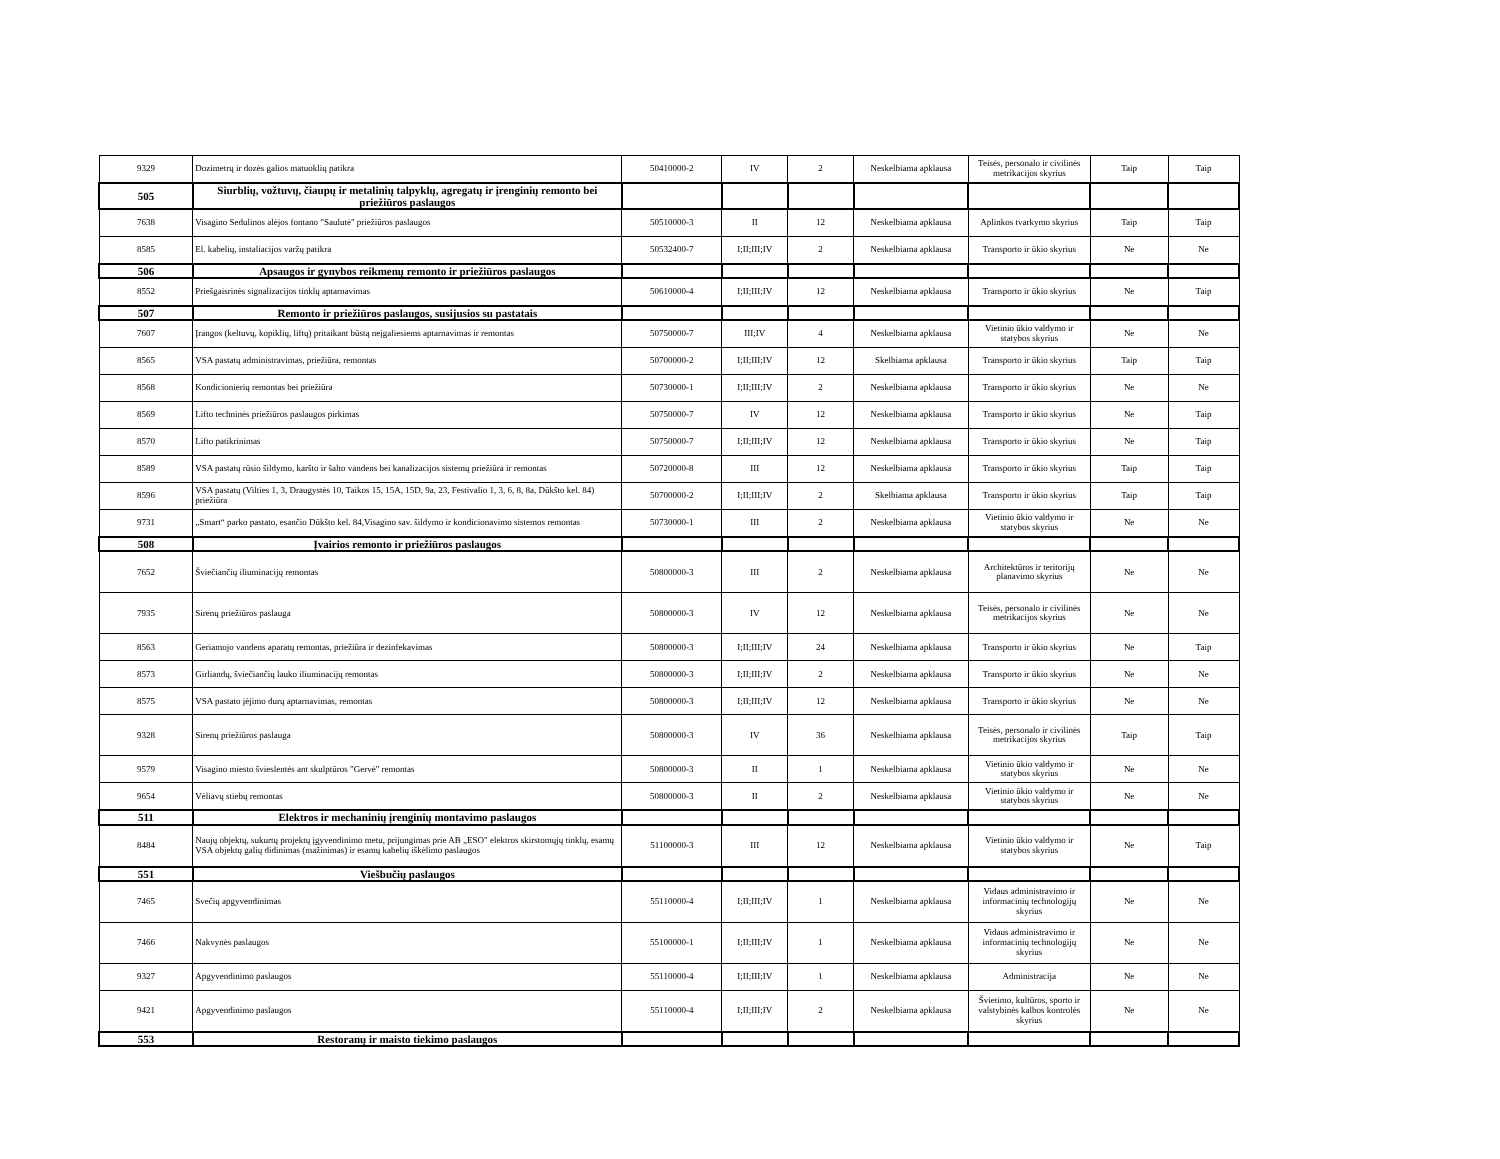| 9329 | Dozimetrų ir dozės galios matuoklių patikra | 50410000-2 | IV | 2 | Neskelbiama apklausa | Teisės, personalo ir civilinės metrikacijos skyrius | Taip | Taip |
| 505 | Siurblių, vožtuvų, čiaupų ir metalinių talpyklų, agregatų ir įrenginių remonto bei priežiūros paslaugos | | | | | | | |
| 7638 | Visagino Sedulinos alėjos fontano "Saulutė" priežiūros paslaugos | 50510000-3 | II | 12 | Neskelbiama apklausa | Aplinkos tvarkymo skyrius | Taip | Taip |
| 8585 | El. kabelių, instaliacijos varžų patikra | 50532400-7 | I;II;III;IV | 2 | Neskelbiama apklausa | Transporto ir ūkio skyrius | Ne | Ne |
| 506 | Apsaugos ir gynybos reikmenų remonto ir priežiūros paslaugos | | | | | | | |
| 8552 | Priešgaisrinės signalizacijos tinklų aptarnavimas | 50610000-4 | I;II;III;IV | 12 | Neskelbiama apklausa | Transporto ir ūkio skyrius | Ne | Taip |
| 507 | Remonto ir priežiūros paslaugos, susijusios su pastatais | | | | | | | |
| 7607 | Įrangos (keltuvų, kopiklių, liftų) pritaikant būstą neįgaliesiems aptarnavimas ir remontas | 50750000-7 | III;IV | 4 | Neskelbiama apklausa | Vietinio ūkio valdymo ir statybos skyrius | Ne | Ne |
| 8565 | VSA pastatų administravimas, priežiūra, remontas | 50700000-2 | I;II;III;IV | 12 | Skelbiama apklausa | Transporto ir ūkio skyrius | Taip | Taip |
| 8568 | Kondicionierių remontas bei priežiūra | 50730000-1 | I;II;III;IV | 2 | Neskelbiama apklausa | Transporto ir ūkio skyrius | Ne | Ne |
| 8569 | Lifto techninės priežiūros paslaugos pirkimas | 50750000-7 | IV | 12 | Neskelbiama apklausa | Transporto ir ūkio skyrius | Ne | Taip |
| 8570 | Lifto patikrinimas | 50750000-7 | I;II;III;IV | 12 | Neskelbiama apklausa | Transporto ir ūkio skyrius | Ne | Taip |
| 8589 | VSA pastatų rūsio šildymo, karšto ir šalto vandens bei kanalizacijos sistemų priežiūra ir remontas | 50720000-8 | III | 12 | Neskelbiama apklausa | Transporto ir ūkio skyrius | Taip | Taip |
| 8596 | VSA pastatų (Vilties 1, 3, Draugystės 10, Taikos 15, 15A, 15D, 9a, 23, Festivalio 1, 3, 6, 8, 8a, Dūkšto kel. 84) priežiūra | 50700000-2 | I;II;III;IV | 2 | Skelbiama apklausa | Transporto ir ūkio skyrius | Taip | Taip |
| 9731 | „Smart“ parko pastato, esančio Dūkšto kel. 84,Visagino sav. šildymo ir kondicionavimo sistemos remontas | 50730000-1 | III | 2 | Neskelbiama apklausa | Vietinio ūkio valdymo ir statybos skyrius | Ne | Ne |
| 508 | Įvairios remonto ir priežiūros paslaugos | | | | | | | |
| 7652 | Šviečiančių iliuminacijų remontas | 50800000-3 | III | 2 | Neskelbiama apklausa | Architektūros ir teritorijų planavimo skyrius | Ne | Ne |
| 7935 | Sirenų priežiūros paslauga | 50800000-3 | IV | 12 | Neskelbiama apklausa | Teisės, personalo ir civilinės metrikacijos skyrius | Ne | Ne |
| 8563 | Geriamojo vandens aparatų remontas, priežiūra ir dezinfekavimas | 50800000-3 | I;II;III;IV | 24 | Neskelbiama apklausa | Transporto ir ūkio skyrius | Ne | Taip |
| 8573 | Girliandų, šviečiančių lauko iliuminacijų remontas | 50800000-3 | I;II;III;IV | 2 | Neskelbiama apklausa | Transporto ir ūkio skyrius | Ne | Ne |
| 8575 | VSA pastato įėjimo durų aptarnavimas, remontas | 50800000-3 | I;II;III;IV | 12 | Neskelbiama apklausa | Transporto ir ūkio skyrius | Ne | Ne |
| 9328 | Sirenų priežiūros paslauga | 50800000-3 | IV | 36 | Neskelbiama apklausa | Teisės, personalo ir civilinės metrikacijos skyrius | Taip | Taip |
| 9579 | Visagino miesto švieslentės ant skulptūros "Gervė" remontas | 50800000-3 | II | 1 | Neskelbiama apklausa | Vietinio ūkio valdymo ir statybos skyrius | Ne | Ne |
| 9654 | Vėliavų stiebų remontas | 50800000-3 | II | 2 | Neskelbiama apklausa | Vietinio ūkio valdymo ir statybos skyrius | Ne | Ne |
| 511 | Elektros ir mechaninių įrenginių montavimo paslaugos | | | | | | | |
| 8484 | Naujų objektų, sukurtų projektų įgyvendinimo metu, prijungimas prie AB „ESO" elektros skirstomųjų tinklų, esamų VSA objektų galių didinimas (mažinimas) ir esamų kabelių iškėlimo paslaugos | 51100000-3 | III | 12 | Neskelbiama apklausa | Vietinio ūkio valdymo ir statybos skyrius | Ne | Taip |
| 551 | Viešbučių paslaugos | | | | | | | |
| 7465 | Svečių apgyvendinimas | 55110000-4 | I;II;III;IV | 1 | Neskelbiama apklausa | Vidaus administravimo ir informacinių technologijų skyrius | Ne | Ne |
| 7466 | Nakvynės paslaugos | 55100000-1 | I;II;III;IV | 1 | Neskelbiama apklausa | Vidaus administravimo ir informacinių technologijų skyrius | Ne | Ne |
| 9327 | Apgyvendinimo paslaugos | 55110000-4 | I;II;III;IV | 1 | Neskelbiama apklausa | Administracija | Ne | Ne |
| 9421 | Apgyvendinimo paslaugos | 55110000-4 | I;II;III;IV | 2 | Neskelbiama apklausa | Švietimo, kultūros, sporto ir valstybinės kalbos kontrolės skyrius | Ne | Ne |
| 553 | Restoranų ir maisto tiekimo paslaugos | | | | | | | |